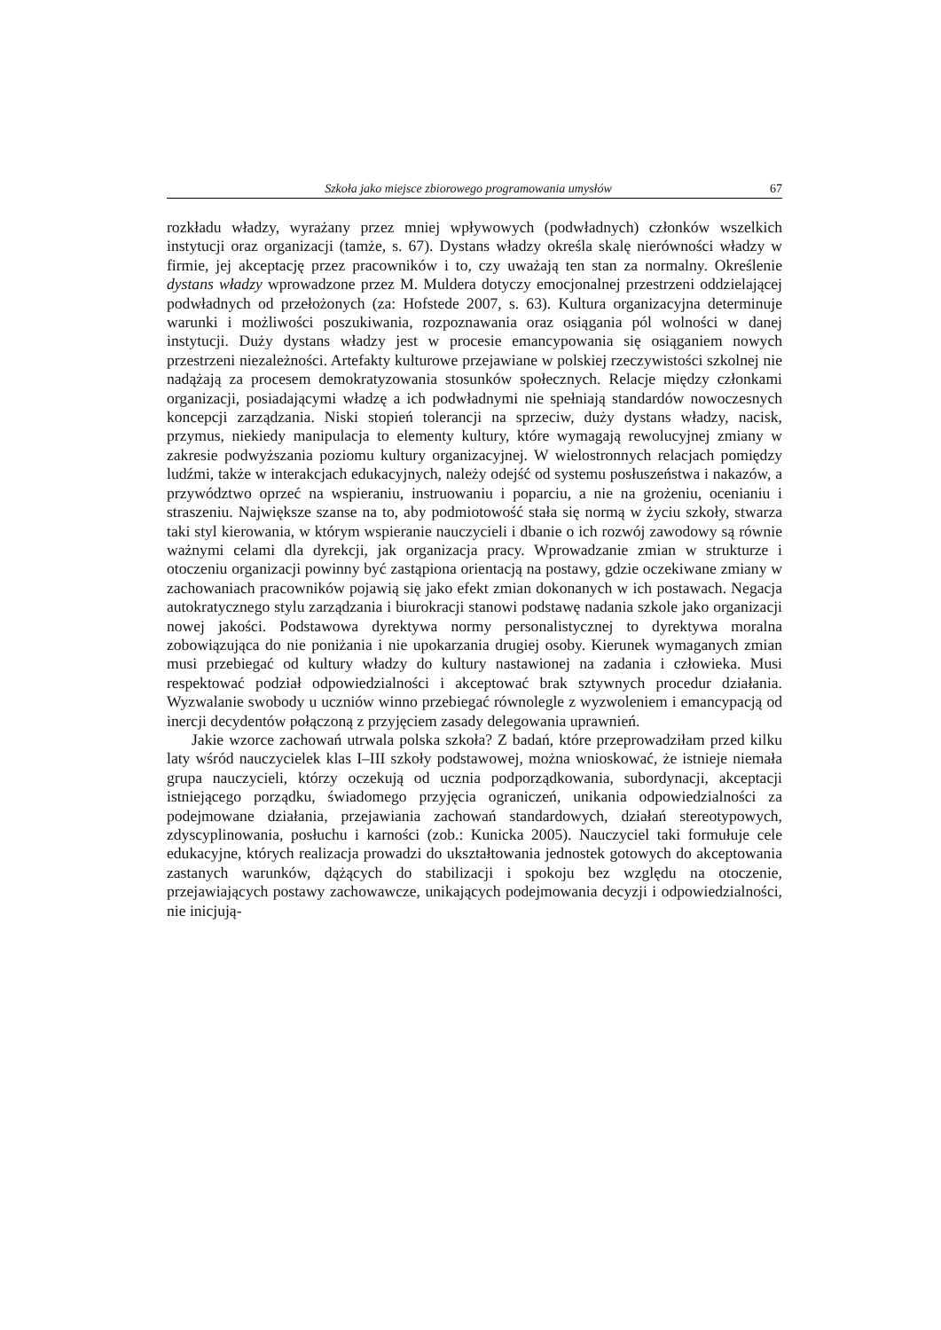Szkoła jako miejsce zbiorowego programowania umysłów 67
rozkładu władzy, wyrażany przez mniej wpływowych (podwładnych) członków wszelkich instytucji oraz organizacji (tamże, s. 67). Dystans władzy określa skalę nierówności władzy w firmie, jej akceptację przez pracowników i to, czy uważają ten stan za normalny. Określenie dystans władzy wprowadzone przez M. Muldera dotyczy emocjonalnej przestrzeni oddzielającej podwładnych od przełożonych (za: Hofstede 2007, s. 63). Kultura organizacyjna determinuje warunki i możliwości poszukiwania, rozpoznawania oraz osiągania pól wolności w danej instytucji. Duży dystans władzy jest w procesie emancypowania się osiąganiem nowych przestrzeni niezależności. Artefakty kulturowe przejawiane w polskiej rzeczywistości szkolnej nie nadążają za procesem demokratyzowania stosunków społecznych. Relacje między członkami organizacji, posiadającymi władzę a ich podwładnymi nie spełniają standardów nowoczesnych koncepcji zarządzania. Niski stopień tolerancji na sprzeciw, duży dystans władzy, nacisk, przymus, niekiedy manipulacja to elementy kultury, które wymagają rewolucyjnej zmiany w zakresie podwyższania poziomu kultury organizacyjnej. W wielostronnych relacjach pomiędzy ludźmi, także w interakcjach edukacyjnych, należy odejść od systemu posłuszeństwa i nakazów, a przywództwo oprzeć na wspieraniu, instruowaniu i poparciu, a nie na grożeniu, ocenianiu i straszeniu. Największe szanse na to, aby podmiotowość stała się normą w życiu szkoły, stwarza taki styl kierowania, w którym wspieranie nauczycieli i dbanie o ich rozwój zawodowy są równie ważnymi celami dla dyrekcji, jak organizacja pracy. Wprowadzanie zmian w strukturze i otoczeniu organizacji powinny być zastąpiona orientacją na postawy, gdzie oczekiwane zmiany w zachowaniach pracowników pojawią się jako efekt zmian dokonanych w ich postawach. Negacja autokratycznego stylu zarządzania i biurokracji stanowi podstawę nadania szkole jako organizacji nowej jakości. Podstawowa dyrektywa normy personalistycznej to dyrektywa moralna zobowiązująca do nie poniżania i nie upokarzania drugiej osoby. Kierunek wymaganych zmian musi przebiegać od kultury władzy do kultury nastawionej na zadania i człowieka. Musi respektować podział odpowiedzialności i akceptować brak sztywnych procedur działania. Wyzwalanie swobody u uczniów winno przebiegać równolegle z wyzwoleniem i emancypacją od inercji decydentów połączoną z przyjęciem zasady delegowania uprawnień.
Jakie wzorce zachowań utrwala polska szkoła? Z badań, które przeprowadziłam przed kilku laty wśród nauczycielek klas I–III szkoły podstawowej, można wnioskować, że istnieje niemała grupa nauczycieli, którzy oczekują od ucznia podporządkowania, subordynacji, akceptacji istniejącego porządku, świadomego przyjęcia ograniczeń, unikania odpowiedzialności za podejmowane działania, przejawiania zachowań standardowych, działań stereotypowych, zdyscyplinowania, posłuchu i karności (zob.: Kunicka 2005). Nauczyciel taki formułuje cele edukacyjne, których realizacja prowadzi do ukształtowania jednostek gotowych do akceptowania zastanych warunków, dążących do stabilizacji i spokoju bez względu na otoczenie, przejawiających postawy zachowawcze, unikających podejmowania decyzji i odpowiedzialności, nie inicjują-